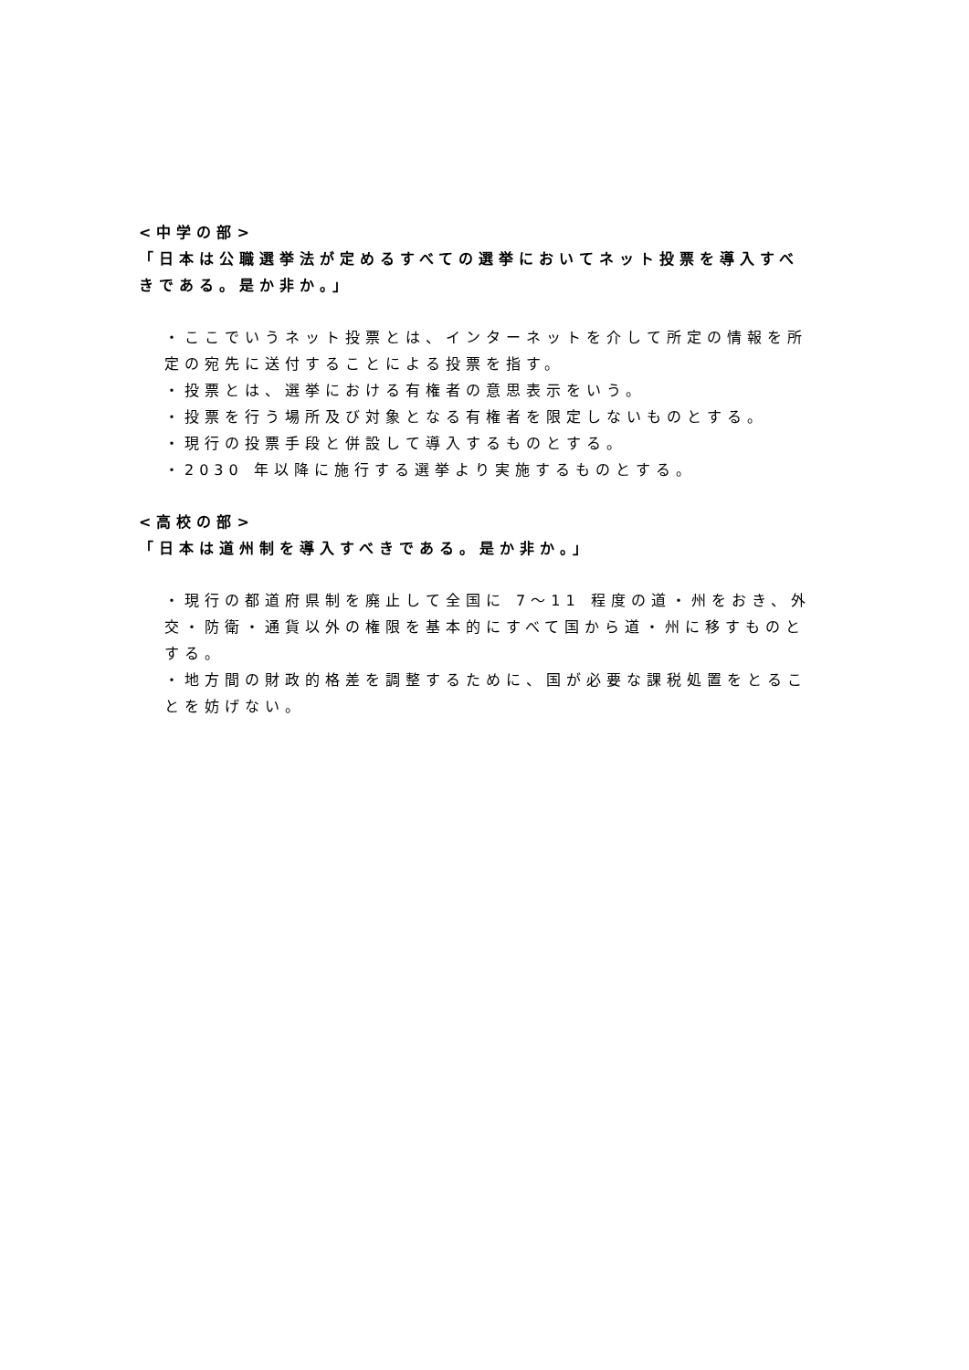<中学の部>
「日本は公職選挙法が定めるすべての選挙においてネット投票を導入すべきである。是か非か。」
・ここでいうネット投票とは、インターネットを介して所定の情報を所定の宛先に送付することによる投票を指す。
・投票とは、選挙における有権者の意思表示をいう。
・投票を行う場所及び対象となる有権者を限定しないものとする。
・現行の投票手段と併設して導入するものとする。
・2030 年以降に施行する選挙より実施するものとする。
<高校の部>
「日本は道州制を導入すべきである。是か非か。」
・現行の都道府県制を廃止して全国に 7～11 程度の道・州をおき、外交・防衛・通貨以外の権限を基本的にすべて国から道・州に移すものとする。
・地方間の財政的格差を調整するために、国が必要な課税処置をとることを妨げない。